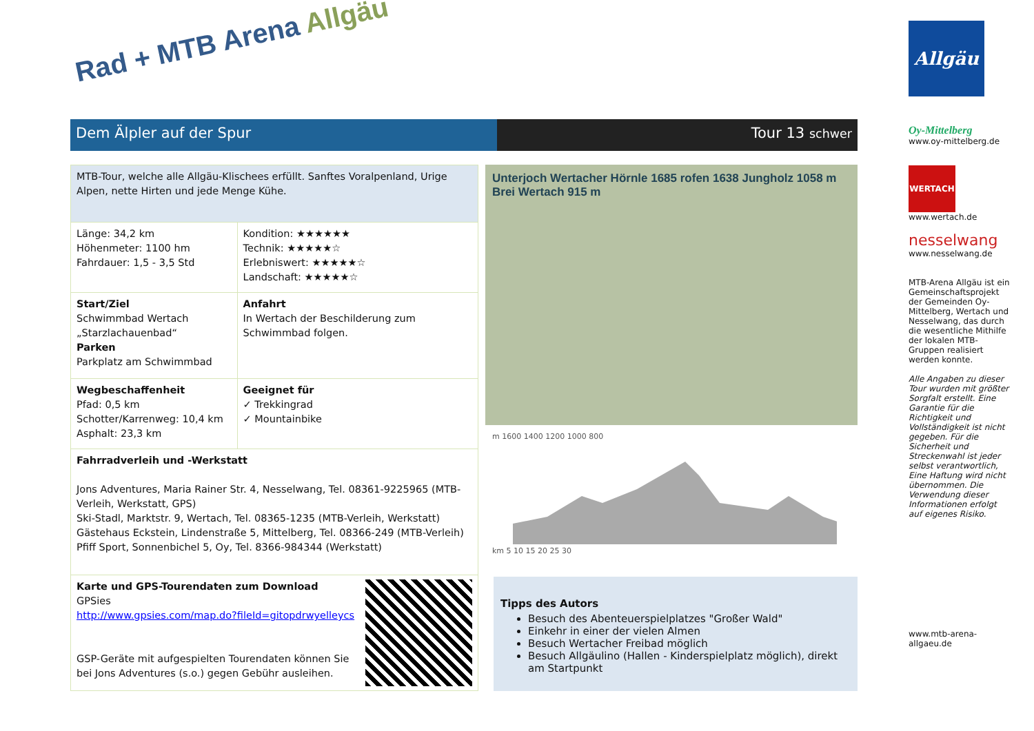Rad + MTB Arena Allgäu
Dem Älpler auf der Spur Tour 13 schwer
| MTB-Tour, welche alle Allgäu-Klischees erfüllt. Sanftes Voralpenland, Urige Alpen, nette Hirten und jede Menge Kühe. | |
| Länge: 34,2 km Höhenmeter: 1100 hm Fahrdauer: 1,5 - 3,5 Std | Kondition: ★★★★★★ Technik: ★★★★★☆ Erlebniswert: ★★★★★☆ Landschaft: ★★★★★☆ |
| Start/Ziel Schwimmbad Wertach „Starzlachauenbad“ Parken Parkplatz am Schwimmbad | Anfahrt In Wertach der Beschilderung zum Schwimmbad folgen. |
| Wegbeschaffenheit Pfad: 0,5 km Schotter/Karrenweg: 10,4 km Asphalt: 23,3 km | Geeignet für ✓ Trekkingrad ✓ Mountainbike |
| Fahrradverleih und -Werkstatt Jons Adventures, Maria Rainer Str. 4, Nesselwang, Tel. 08361-9225965 (MTB-Verleih, Werkstatt, GPS) Ski-Stadl, Marktstr. 9, Wertach, Tel. 08365-1235 (MTB-Verleih, Werkstatt) Gästehaus Eckstein, Lindenstraße 5, Mittelberg, Tel. 08366-249 (MTB-Verleih) Pfiff Sport, Sonnenbichel 5, Oy, Tel. 8366-984344 (Werkstatt) | |
| Karte und GPS-Tourendaten zum Download GPSies http://www.gpsies.com/map.do?fileId=gitopdrwyelleycs GSP-Geräte mit aufgespielten Tourendaten können Sie bei Jons Adventures (s.o.) gegen Gebühr ausleihen. | |
Unterjoch Wertacher Hörnle 1685 rofen 1638 Jungholz 1058 m Brei Wertach 915 m
m 1600 1400 1200 1000 800
km 5 10 15 20 25 30
Tipps des Autors
Besuch des Abenteuerspielplatzes "Großer Wald"
Einkehr in einer der vielen Almen
Besuch Wertacher Freibad möglich
Besuch Allgäulino (Hallen - Kinderspielplatz möglich), direkt am Startpunkt
Allgäu
Oy-Mittelberg
www.oy-mittelberg.de
WERTACH
www.wertach.de
nesselwang
www.nesselwang.de
MTB-Arena Allgäu ist ein Gemeinschaftsprojekt der Gemeinden Oy-Mittelberg, Wertach und Nesselwang, das durch die wesentliche Mithilfe der lokalen MTB-Gruppen realisiert werden konnte.
Alle Angaben zu dieser Tour wurden mit größter Sorgfalt erstellt. Eine Garantie für die Richtigkeit und Vollständigkeit ist nicht gegeben. Für die Sicherheit und Streckenwahl ist jeder selbst verantwortlich, Eine Haftung wird nicht übernommen. Die Verwendung dieser Informationen erfolgt auf eigenes Risiko.
www.mtb-arena-allgaeu.de